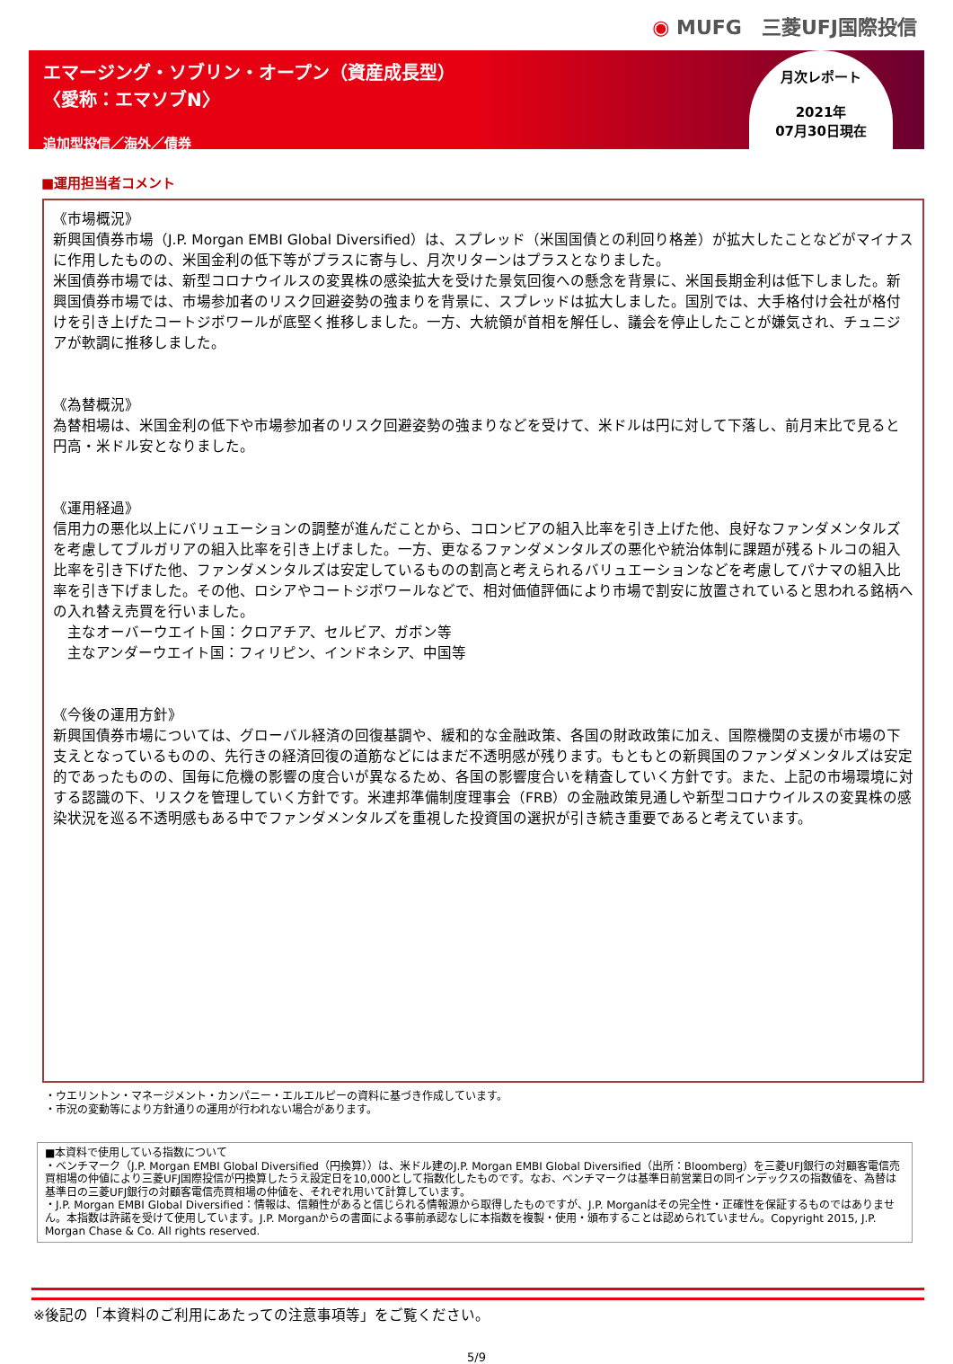◉ MUFG　三菱UFJ国際投信
エマージング・ソブリン・オープン（資産成長型）
〈愛称：エマソブN〉
追加型投信／海外／債券
月次レポート
2021年
07月30日現在
■運用担当者コメント
《市場概況》
新興国債券市場（J.P. Morgan EMBI Global Diversified）は、スプレッド（米国国債との利回り格差）が拡大したことなどがマイナスに作用したものの、米国金利の低下等がプラスに寄与し、月次リターンはプラスとなりました。
米国債券市場では、新型コロナウイルスの変異株の感染拡大を受けた景気回復への懸念を背景に、米国長期金利は低下しました。新興国債券市場では、市場参加者のリスク回避姿勢の強まりを背景に、スプレッドは拡大しました。国別では、大手格付け会社が格付けを引き上げたコートジボワールが底堅く推移しました。一方、大統領が首相を解任し、議会を停止したことが嫌気され、チュニジアが軟調に推移しました。
《為替概況》
為替相場は、米国金利の低下や市場参加者のリスク回避姿勢の強まりなどを受けて、米ドルは円に対して下落し、前月末比で見ると円高・米ドル安となりました。
《運用経過》
信用力の悪化以上にバリュエーションの調整が進んだことから、コロンビアの組入比率を引き上げた他、良好なファンダメンタルズを考慮してブルガリアの組入比率を引き上げました。一方、更なるファンダメンタルズの悪化や統治体制に課題が残るトルコの組入比率を引き下げた他、ファンダメンタルズは安定しているものの割高と考えられるバリュエーションなどを考慮してパナマの組入比率を引き下げました。その他、ロシアやコートジボワールなどで、相対価値評価により市場で割安に放置されていると思われる銘柄への入れ替え売買を行いました。
　主なオーバーウエイト国：クロアチア、セルビア、ガボン等
　主なアンダーウエイト国：フィリピン、インドネシア、中国等
《今後の運用方針》
新興国債券市場については、グローバル経済の回復基調や、緩和的な金融政策、各国の財政政策に加え、国際機関の支援が市場の下支えとなっているものの、先行きの経済回復の道筋などにはまだ不透明感が残ります。もともとの新興国のファンダメンタルズは安定的であったものの、国毎に危機の影響の度合いが異なるため、各国の影響度合いを精査していく方針です。また、上記の市場環境に対する認識の下、リスクを管理していく方針です。米連邦準備制度理事会（FRB）の金融政策見通しや新型コロナウイルスの変異株の感染状況を巡る不透明感もある中でファンダメンタルズを重視した投資国の選択が引き続き重要であると考えています。
・ウエリントン・マネージメント・カンパニー・エルエルピーの資料に基づき作成しています。
・市況の変動等により方針通りの運用が行われない場合があります。
■本資料で使用している指数について
・ベンチマーク（J.P. Morgan EMBI Global Diversified（円換算））は、米ドル建のJ.P. Morgan EMBI Global Diversified（出所：Bloomberg）を三菱UFJ銀行の対顧客電信売買相場の仲値により三菱UFJ国際投信が円換算したうえ設定日を10,000として指数化したものです。なお、ベンチマークは基準日前営業日の同インデックスの指数値を、為替は基準日の三菱UFJ銀行の対顧客電信売買相場の仲値を、それぞれ用いて計算しています。
・J.P. Morgan EMBI Global Diversified：情報は、信頼性があると信じられる情報源から取得したものですが、J.P. Morganはその完全性・正確性を保証するものではありません。本指数は許諾を受けて使用しています。J.P. Morganからの書面による事前承認なしに本指数を複製・使用・頒布することは認められていません。Copyright 2015, J.P. Morgan Chase & Co. All rights reserved.
※後記の「本資料のご利用にあたっての注意事項等」をご覧ください。
5/9